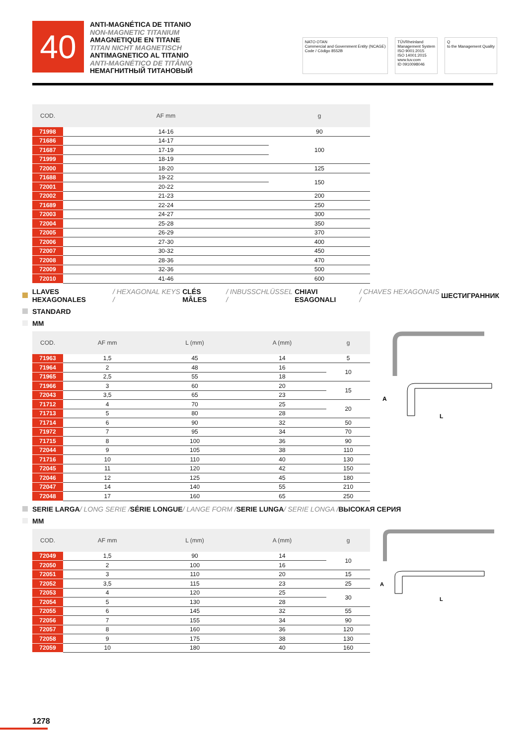40
ANTI-MAGNÉTICA DE TITANIO
NON-MAGNETIC TITANIUM
AMAGNETIQUE EN TITANE
TITAN NICHT MAGNETISCH
ANTIMAGNETICO AL TITANIO
ANTI-MAGNÉTICO DE TITÂNIO
НЕМАГНИТНЫЙ ТИТАНОВЫЙ
NATO OTAN
Commercial and Government Entity (NCAGE)
Code / Código 8552B
TÜVRheinland
Management System
ISO 9001:2015
ISO 14001:2015
www.tuv.com
ID 0910098046
Q
to the Management Quality
| COD. | AF mm | g |
| --- | --- | --- |
| 71998 | 14-16 | 90 |
| 71686 | 14-17 | 100 |
| 71687 | 17-19 | |
| 71999 | 18-19 | |
| 72000 | 18-20 | 125 |
| 71688 | 19-22 | 150 |
| 72001 | 20-22 | |
| 72002 | 21-23 | 200 |
| 71689 | 22-24 | 250 |
| 72003 | 24-27 | 300 |
| 72004 | 25-28 | 350 |
| 72005 | 26-29 | 370 |
| 72006 | 27-30 | 400 |
| 72007 | 30-32 | 450 |
| 72008 | 28-36 | 470 |
| 72009 | 32-36 | 500 |
| 72010 | 41-46 | 600 |
LLAVES HEXAGONALES / HEXAGONAL KEYS / CLÉS MÂLES / INBUSSCHLÜSSEL / CHIAVI ESAGONALI / CHAVES HEXAGONAIS / ШЕСТИГРАННИК
STANDARD
MM
| COD. | AF mm | L (mm) | A (mm) | g |
| --- | --- | --- | --- | --- |
| 71963 | 1,5 | 45 | 14 | 5 |
| 71964 | 2 | 48 | 16 | 10 |
| 71965 | 2,5 | 55 | 18 | |
| 71966 | 3 | 60 | 20 | 15 |
| 72043 | 3,5 | 65 | 23 | |
| 71712 | 4 | 70 | 25 | 20 |
| 71713 | 5 | 80 | 28 | |
| 71714 | 6 | 90 | 32 | 50 |
| 71972 | 7 | 95 | 34 | 70 |
| 71715 | 8 | 100 | 36 | 90 |
| 72044 | 9 | 105 | 38 | 110 |
| 71716 | 10 | 110 | 40 | 130 |
| 72045 | 11 | 120 | 42 | 150 |
| 72046 | 12 | 125 | 45 | 180 |
| 72047 | 14 | 140 | 55 | 210 |
| 72048 | 17 | 160 | 65 | 250 |
A
L
SERIE LARGA / LONG SERIE / SÉRIE LONGUE / LANGE FORM / SERIE LUNGA / SERIE LONGA / ВЫСОКАЯ СЕРИЯ
MM
| COD. | AF mm | L (mm) | A (mm) | g |
| --- | --- | --- | --- | --- |
| 72049 | 1,5 | 90 | 14 | 10 |
| 72050 | 2 | 100 | 16 | |
| 72051 | 3 | 110 | 20 | 15 |
| 72052 | 3,5 | 115 | 23 | 25 |
| 72053 | 4 | 120 | 25 | 30 |
| 72054 | 5 | 130 | 28 | |
| 72055 | 6 | 145 | 32 | 55 |
| 72056 | 7 | 155 | 34 | 90 |
| 72057 | 8 | 160 | 36 | 120 |
| 72058 | 9 | 175 | 38 | 130 |
| 72059 | 10 | 180 | 40 | 160 |
A
L
1278